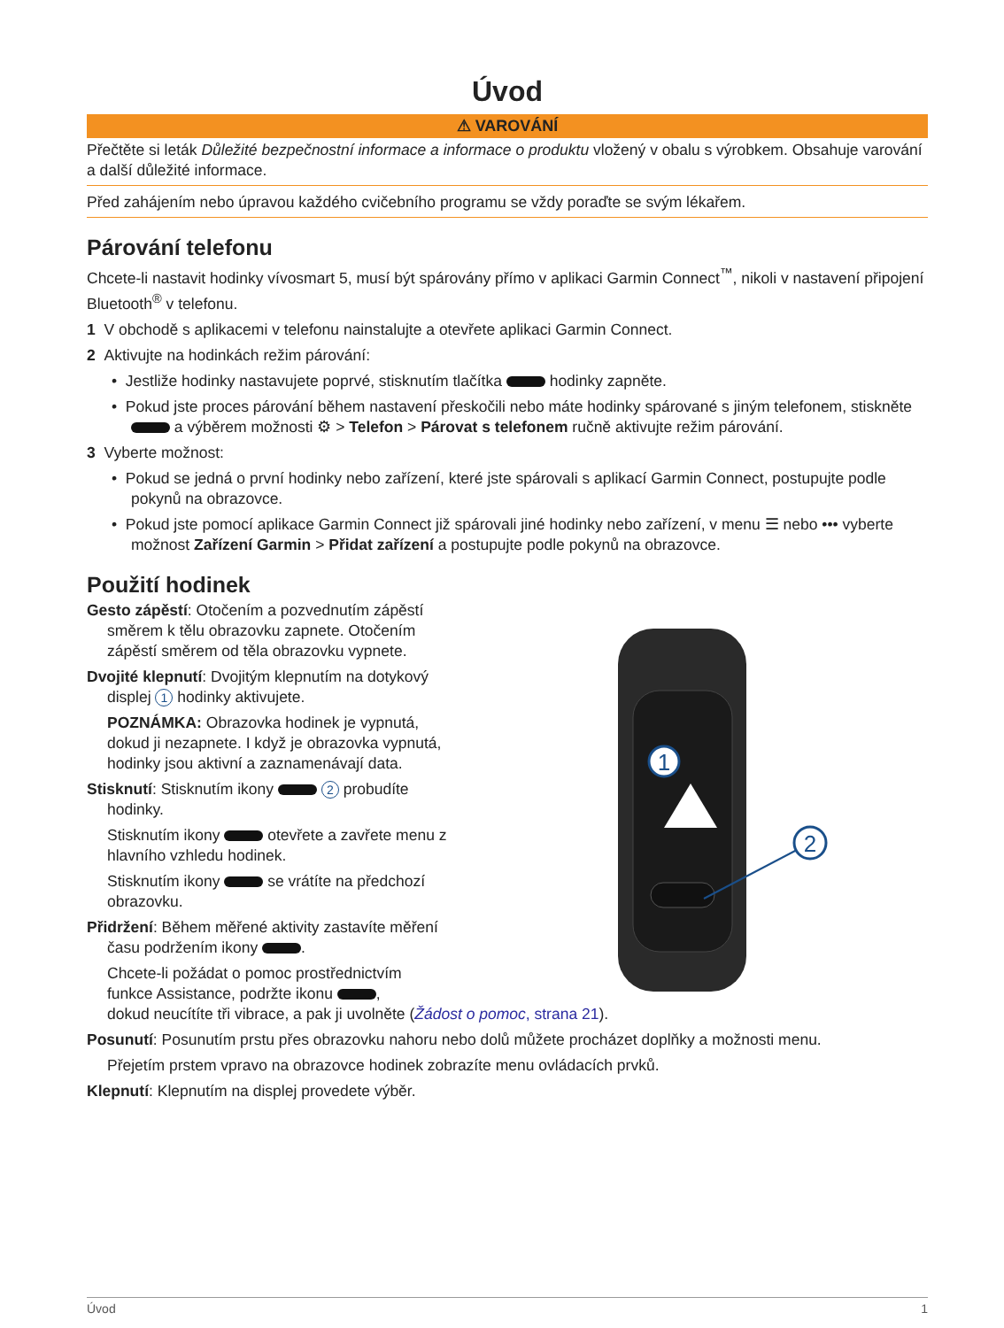Úvod
⚠ VAROVÁNÍ
Přečtěte si leták Důležité bezpečnostní informace a informace o produktu vložený v obalu s výrobkem. Obsahuje varování a další důležité informace.
Před zahájením nebo úpravou každého cvičebního programu se vždy poraďte se svým lékařem.
Párování telefonu
Chcete-li nastavit hodinky vívosmart 5, musí být spárovány přímo v aplikaci Garmin Connect<sup>™</sup>, nikoli v nastavení připojení Bluetooth<sup>®</sup> v telefonu.
1 V obchodě s aplikacemi v telefonu nainstalujte a otevřete aplikaci Garmin Connect.
2 Aktivujte na hodinkách režim párování:
• Jestliže hodinky nastavujete poprvé, stisknutím tlačítka hodinky zapněte.
• Pokud jste proces párování během nastavení přeskočili nebo máte hodinky spárované s jiným telefonem, stiskněte a výběrem možnosti ⚙ > Telefon > Párovat s telefonem ručně aktivujte režim párování.
3 Vyberte možnost:
• Pokud se jedná o první hodinky nebo zařízení, které jste spárovali s aplikací Garmin Connect, postupujte podle pokynů na obrazovce.
• Pokud jste pomocí aplikace Garmin Connect již spárovali jiné hodinky nebo zařízení, v menu ☰ nebo ••• vyberte možnost Zařízení Garmin > Přidat zařízení a postupujte podle pokynů na obrazovce.
Použití hodinek
Gesto zápěstí: Otočením a pozvednutím zápěstí směrem k tělu obrazovku zapnete. Otočením zápěstí směrem od těla obrazovku vypnete.
Dvojité klepnutí: Dvojitým klepnutím na dotykový displej 1 hodinky aktivujete.
POZNÁMKA: Obrazovka hodinek je vypnutá, dokud ji nezapnete. I když je obrazovka vypnutá, hodinky jsou aktivní a zaznamenávají data.
Stisknutí: Stisknutím ikony 2 probudíte hodinky.
Stisknutím ikony otevřete a zavřete menu z hlavního vzhledu hodinek.
Stisknutím ikony se vrátíte na předchozí obrazovku.
Přidržení: Během měřené aktivity zastavíte měření času podržením ikony .
Chcete-li požádat o pomoc prostřednictvím
funkce Assistance, podržte ikonu ,
dokud neucítíte tři vibrace, a pak ji uvolněte (Žádost o pomoc, strana 21).
Posunutí: Posunutím prstu přes obrazovku nahoru nebo dolů můžete procházet doplňky a možnosti menu.
Přejetím prstem vpravo na obrazovce hodinek zobrazíte menu ovládacích prvků.
Klepnutí: Klepnutím na displej provedete výběr.
1
2
Úvod 1